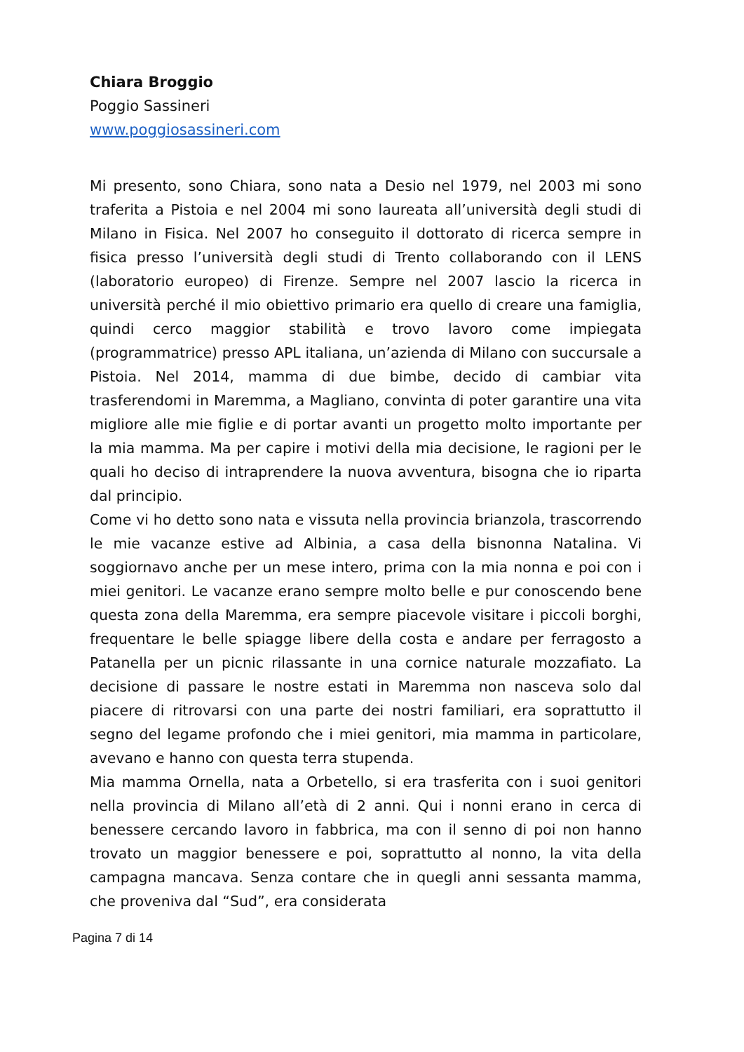Chiara Broggio
Poggio Sassineri
www.poggiosassineri.com
Mi presento, sono Chiara, sono nata a Desio nel 1979, nel 2003 mi sono traferita a Pistoia e nel 2004 mi sono laureata all’università degli studi di Milano in Fisica. Nel 2007 ho conseguito il dottorato di ricerca sempre in fisica presso l’università degli studi di Trento collaborando con il LENS (laboratorio europeo) di Firenze. Sempre nel 2007 lascio la ricerca in università perché il mio obiettivo primario era quello di creare una famiglia, quindi cerco maggior stabilità e trovo lavoro come impiegata (programmatrice) presso APL italiana, un’azienda di Milano con succursale a Pistoia. Nel 2014, mamma di due bimbe, decido di cambiar vita trasferendomi in Maremma, a Magliano, convinta di poter garantire una vita migliore alle mie figlie e di portar avanti un progetto molto importante per la mia mamma. Ma per capire i motivi della mia decisione, le ragioni per le quali ho deciso di intraprendere la nuova avventura, bisogna che io riparta dal principio.
Come vi ho detto sono nata e vissuta nella provincia brianzola, trascorrendo le mie vacanze estive ad Albinia, a casa della bisnonna Natalina. Vi soggiornavo anche per un mese intero, prima con la mia nonna e poi con i miei genitori. Le vacanze erano sempre molto belle e pur conoscendo bene questa zona della Maremma, era sempre piacevole visitare i piccoli borghi, frequentare le belle spiagge libere della costa e andare per ferragosto a Patanella per un picnic rilassante in una cornice naturale mozzafiato. La decisione di passare le nostre estati in Maremma non nasceva solo dal piacere di ritrovarsi con una parte dei nostri familiari, era soprattutto il segno del legame profondo che i miei genitori, mia mamma in particolare, avevano e hanno con questa terra stupenda.
Mia mamma Ornella, nata a Orbetello, si era trasferita con i suoi genitori nella provincia di Milano all’età di 2 anni. Qui i nonni erano in cerca di benessere cercando lavoro in fabbrica, ma con il senno di poi non hanno trovato un maggior benessere e poi, soprattutto al nonno, la vita della campagna mancava. Senza contare che in quegli anni sessanta mamma, che proveniva dal “Sud”, era considerata
Pagina 7 di 14